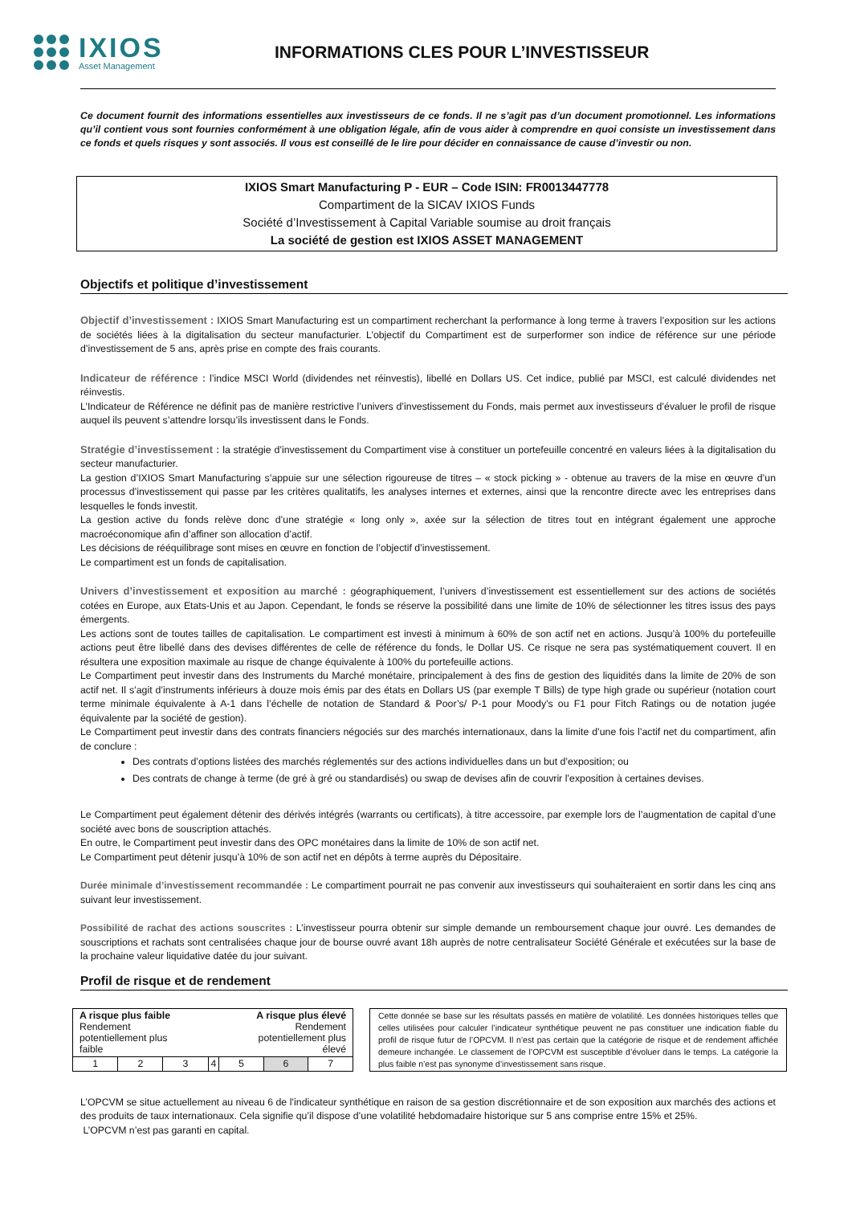IXIOS
Asset Management
INFORMATIONS CLES POUR L’INVESTISSEUR
Ce document fournit des informations essentielles aux investisseurs de ce fonds. Il ne s’agit pas d’un document promotionnel. Les informations qu’il contient vous sont fournies conformément à une obligation légale, afin de vous aider à comprendre en quoi consiste un investissement dans ce fonds et quels risques y sont associés. Il vous est conseillé de le lire pour décider en connaissance de cause d’investir ou non.
IXIOS Smart Manufacturing P - EUR – Code ISIN: FR0013447778
Compartiment de la SICAV IXIOS Funds
Société d’Investissement à Capital Variable soumise au droit français
La société de gestion est IXIOS ASSET MANAGEMENT
Objectifs et politique d’investissement
Objectif d’investissement : IXIOS Smart Manufacturing est un compartiment recherchant la performance à long terme à travers l’exposition sur les actions de sociétés liées à la digitalisation du secteur manufacturier. L’objectif du Compartiment est de surperformer son indice de référence sur une période d’investissement de 5 ans, après prise en compte des frais courants.
Indicateur de référence : l’indice MSCI World (dividendes net réinvestis), libellé en Dollars US. Cet indice, publié par MSCI, est calculé dividendes net réinvestis.
L’Indicateur de Référence ne définit pas de manière restrictive l’univers d’investissement du Fonds, mais permet aux investisseurs d’évaluer le profil de risque auquel ils peuvent s’attendre lorsqu’ils investissent dans le Fonds.
Stratégie d’investissement : la stratégie d’investissement du Compartiment vise à constituer un portefeuille concentré en valeurs liées à la digitalisation du secteur manufacturier.
La gestion d’IXIOS Smart Manufacturing s’appuie sur une sélection rigoureuse de titres – « stock picking » - obtenue au travers de la mise en œuvre d’un processus d’investissement qui passe par les critères qualitatifs, les analyses internes et externes, ainsi que la rencontre directe avec les entreprises dans lesquelles le fonds investit.
La gestion active du fonds relève donc d’une stratégie « long only », axée sur la sélection de titres tout en intégrant également une approche macroéconomique afin d’affiner son allocation d’actif.
Les décisions de rééquilibrage sont mises en œuvre en fonction de l’objectif d’investissement.
Le compartiment est un fonds de capitalisation.
Univers d’investissement et exposition au marché : géographiquement, l’univers d’investissement est essentiellement sur des actions de sociétés cotées en Europe, aux Etats-Unis et au Japon. Cependant, le fonds se réserve la possibilité dans une limite de 10% de sélectionner les titres issus des pays émergents.
Les actions sont de toutes tailles de capitalisation. Le compartiment est investi à minimum à 60% de son actif net en actions. Jusqu’à 100% du portefeuille actions peut être libellé dans des devises différentes de celle de référence du fonds, le Dollar US. Ce risque ne sera pas systématiquement couvert. Il en résultera une exposition maximale au risque de change équivalente à 100% du portefeuille actions.
Le Compartiment peut investir dans des Instruments du Marché monétaire, principalement à des fins de gestion des liquidités dans la limite de 20% de son actif net. Il s’agit d’instruments inférieurs à douze mois émis par des états en Dollars US (par exemple T Bills) de type high grade ou supérieur (notation court terme minimale équivalente à A-1 dans l’échelle de notation de Standard & Poor’s/ P-1 pour Moody’s ou F1 pour Fitch Ratings ou de notation jugée équivalente par la société de gestion).
Le Compartiment peut investir dans des contrats financiers négociés sur des marchés internationaux, dans la limite d’une fois l’actif net du compartiment, afin de conclure :
Des contrats d’options listées des marchés réglementés sur des actions individuelles dans un but d’exposition; ou
Des contrats de change à terme (de gré à gré ou standardisés) ou swap de devises afin de couvrir l’exposition à certaines devises.
Le Compartiment peut également détenir des dérivés intégrés (warrants ou certificats), à titre accessoire, par exemple lors de l’augmentation de capital d’une société avec bons de souscription attachés.
En outre, le Compartiment peut investir dans des OPC monétaires dans la limite de 10% de son actif net.
Le Compartiment peut détenir jusqu’à 10% de son actif net en dépôts à terme auprès du Dépositaire.
Durée minimale d’investissement recommandée : Le compartiment pourrait ne pas convenir aux investisseurs qui souhaiteraient en sortir dans les cinq ans suivant leur investissement.
Possibilité de rachat des actions souscrites : L’investisseur pourra obtenir sur simple demande un remboursement chaque jour ouvré. Les demandes de souscriptions et rachats sont centralisées chaque jour de bourse ouvré avant 18h auprès de notre centralisateur Société Générale et exécutées sur la base de la prochaine valeur liquidative datée du jour suivant.
Profil de risque et de rendement
| A risque plus faible Rendement potentiellement plus faible | | | | A risque plus élevé Rendement potentiellement plus élevé | | |
| 1 | 2 | 3 | 4 | 5 | 6 | 7 |
Cette donnée se base sur les résultats passés en matière de volatilité. Les données historiques telles que celles utilisées pour calculer l’indicateur synthétique peuvent ne pas constituer une indication fiable du profil de risque futur de l’OPCVM. Il n’est pas certain que la catégorie de risque et de rendement affichée demeure inchangée. Le classement de l’OPCVM est susceptible d’évoluer dans le temps. La catégorie la plus faible n’est pas synonyme d’investissement sans risque.
L’OPCVM se situe actuellement au niveau 6 de l’indicateur synthétique en raison de sa gestion discrétionnaire et de son exposition aux marchés des actions et des produits de taux internationaux. Cela signifie qu’il dispose d’une volatilité hebdomadaire historique sur 5 ans comprise entre 15% et 25%.
L’OPCVM n’est pas garanti en capital.